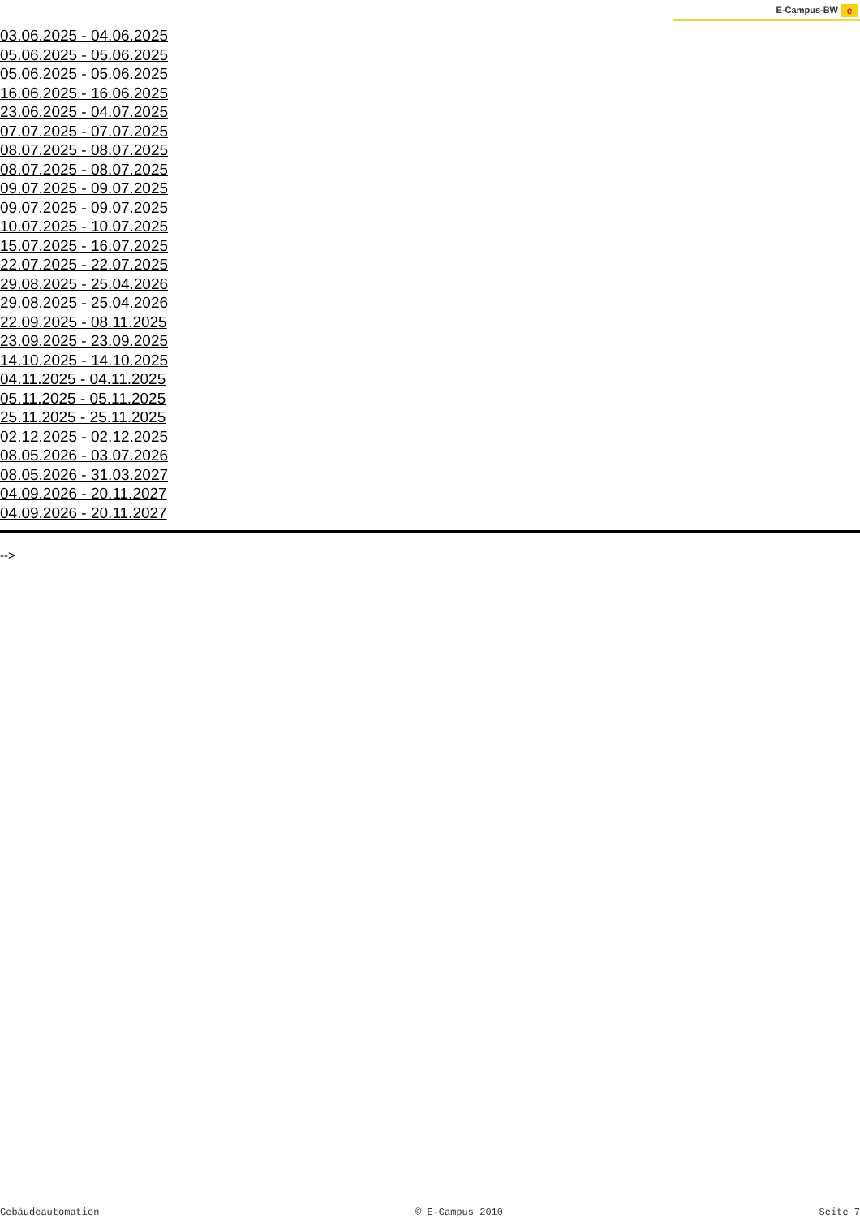E-Campus-BW e
03.06.2025 - 04.06.2025
05.06.2025 - 05.06.2025
05.06.2025 - 05.06.2025
16.06.2025 - 16.06.2025
23.06.2025 - 04.07.2025
07.07.2025 - 07.07.2025
08.07.2025 - 08.07.2025
08.07.2025 - 08.07.2025
09.07.2025 - 09.07.2025
09.07.2025 - 09.07.2025
10.07.2025 - 10.07.2025
15.07.2025 - 16.07.2025
22.07.2025 - 22.07.2025
29.08.2025 - 25.04.2026
29.08.2025 - 25.04.2026
22.09.2025 - 08.11.2025
23.09.2025 - 23.09.2025
14.10.2025 - 14.10.2025
04.11.2025 - 04.11.2025
05.11.2025 - 05.11.2025
25.11.2025 - 25.11.2025
02.12.2025 - 02.12.2025
08.05.2026 - 03.07.2026
08.05.2026 - 31.03.2027
04.09.2026 - 20.11.2027
04.09.2026 - 20.11.2027
-->
Gebäudeautomation © E-Campus 2010 Seite 7